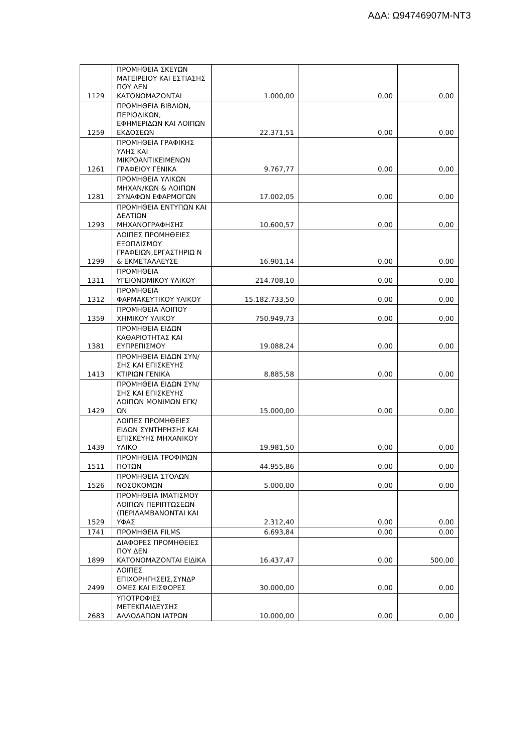ΑΔΑ: Ω94746907Μ-ΝΤ3
| 1129 | ΠΡΟΜΗΘΕΙΑ ΣΚΕΥΩΝ ΜΑΓΕΙΡΕΙΟΥ ΚΑΙ ΕΣΤΙΑΣΗΣ ΠΟΥ ΔΕΝ ΚΑΤΟΝΟΜΑΖΟΝΤΑΙ | 1.000,00 | 0,00 | 0,00 |
| 1259 | ΠΡΟΜΗΘΕΙΑ ΒΙΒΛΙΩΝ, ΠΕΡΙΟΔΙΚΩΝ, ΕΦΗΜΕΡΙΔΩΝ ΚΑΙ ΛΟΙΠΩΝ ΕΚΔΟΣΕΩΝ | 22.371,51 | 0,00 | 0,00 |
| 1261 | ΠΡΟΜΗΘΕΙΑ ΓΡΑΦΙΚΗΣ ΥΛΗΣ ΚΑΙ ΜΙΚΡΟΑΝΤΙΚΕΙΜΕΝΩΝ ΓΡΑΦΕΙΟΥ ΓΕΝΙΚΑ | 9.767,77 | 0,00 | 0,00 |
| 1281 | ΠΡΟΜΗΘΕΙΑ ΥΛΙΚΩΝ ΜΗΧΑΝ/ΚΩΝ & ΛΟΙΠΩΝ ΣΥΝΑΦΩΝ ΕΦΑΡΜΟΓΩΝ | 17.002,05 | 0,00 | 0,00 |
| 1293 | ΠΡΟΜΗΘΕΙΑ ΕΝΤΥΠΩΝ ΚΑΙ ΔΕΛΤΙΩΝ ΜΗΧΑΝΟΓΡΑΦΗΣΗΣ | 10.600,57 | 0,00 | 0,00 |
| 1299 | ΛΟΙΠΕΣ ΠΡΟΜΗΘΕΙΕΣ ΕΞΟΠΛΙΣΜΟΥ ΓΡΑΦΕΙΩΝ,ΕΡΓΑΣΤΗΡΙΩ Ν & ΕΚΜΕΤΑΛΛΕΥΣΕ | 16.901,14 | 0,00 | 0,00 |
| 1311 | ΠΡΟΜΗΘΕΙΑ ΥΓΕΙΟΝΟΜΙΚΟΥ ΥΛΙΚΟΥ | 214.708,10 | 0,00 | 0,00 |
| 1312 | ΠΡΟΜΗΘΕΙΑ ΦΑΡΜΑΚΕΥΤΙΚΟΥ ΥΛΙΚΟΥ | 15.182.733,50 | 0,00 | 0,00 |
| 1359 | ΠΡΟΜΗΘΕΙΑ ΛΟΙΠΟΥ ΧΗΜΙΚΟΥ ΥΛΙΚΟΥ | 750.949,73 | 0,00 | 0,00 |
| 1381 | ΠΡΟΜΗΘΕΙΑ ΕΙΔΩΝ ΚΑΘΑΡΙΟΤΗΤΑΣ ΚΑΙ ΕΥΠΡΕΠΙΣΜΟΥ | 19.088,24 | 0,00 | 0,00 |
| 1413 | ΠΡΟΜΗΘΕΙΑ ΕΙΔΩΝ ΣΥΝ/ΣΗΣ ΚΑΙ ΕΠΙΣΚΕΥΗΣ ΚΤΙΡΙΩΝ ΓΕΝΙΚΑ | 8.885,58 | 0,00 | 0,00 |
| 1429 | ΠΡΟΜΗΘΕΙΑ ΕΙΔΩΝ ΣΥΝ/ΣΗΣ ΚΑΙ ΕΠΙΣΚΕΥΗΣ ΛΟΙΠΩΝ ΜΟΝΙΜΩΝ ΕΓΚ/ΩΝ | 15.000,00 | 0,00 | 0,00 |
| 1439 | ΛΟΙΠΕΣ ΠΡΟΜΗΘΕΙΕΣ ΕΙΔΩΝ ΣΥΝΤΗΡΗΣΗΣ ΚΑΙ ΕΠΙΣΚΕΥΗΣ ΜΗΧΑΝΙΚΟΥ ΥΛΙΚΟ | 19.981,50 | 0,00 | 0,00 |
| 1511 | ΠΡΟΜΗΘΕΙΑ ΤΡΟΦΙΜΩΝ ΠΟΤΩΝ | 44.955,86 | 0,00 | 0,00 |
| 1526 | ΠΡΟΜΗΘΕΙΑ ΣΤΟΛΩΝ ΝΟΣΟΚΟΜΩΝ | 5.000,00 | 0,00 | 0,00 |
| 1529 | ΠΡΟΜΗΘΕΙΑ ΙΜΑΤΙΣΜΟΥ ΛΟΙΠΩΝ ΠΕΡΙΠΤΩΣΕΩΝ (ΠΕΡΙΛΑΜΒΑΝΟΝΤΑΙ ΚΑΙ ΥΦΑΣ | 2.312,40 | 0,00 | 0,00 |
| 1741 | ΠΡΟΜΗΘΕΙΑ FILMS | 6.693,84 | 0,00 | 0,00 |
| 1899 | ΔΙΑΦΟΡΕΣ ΠΡΟΜΗΘΕΙΕΣ ΠΟΥ ΔΕΝ ΚΑΤΟΝΟΜΑΖΟΝΤΑΙ ΕΙΔΙΚΑ | 16.437,47 | 0,00 | 500,00 |
| 2499 | ΛΟΙΠΕΣ ΕΠΙΧΟΡΗΓΗΣΕΙΣ,ΣΥΝΔΡ ΟΜΕΣ ΚΑΙ ΕΙΣΦΟΡΕΣ | 30.000,00 | 0,00 | 0,00 |
| 2683 | ΥΠΟΤΡΟΦΙΕΣ ΜΕΤΕΚΠΑΙΔΕΥΣΗΣ ΑΛΛΟΔΑΠΩΝ ΙΑΤΡΩΝ | 10.000,00 | 0,00 | 0,00 |